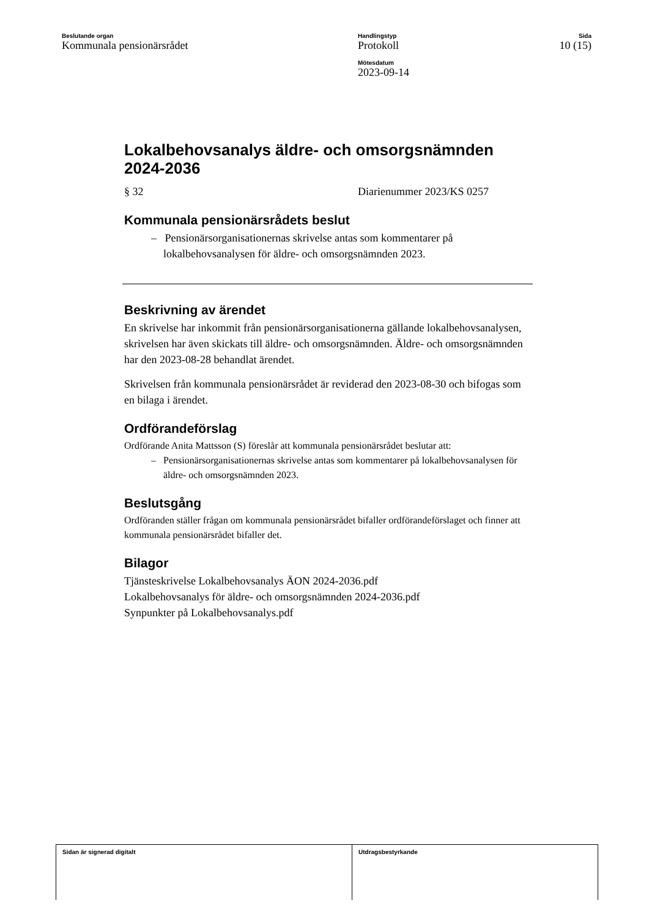Beslutande organ
Kommunala pensionärsrådet
Handlingstyp
Protokoll
Mötesdatum
2023-09-14
Sida
10 (15)
Lokalbehovsanalys äldre- och omsorgsnämnden 2024-2036
§ 32 Diarienummer 2023/KS 0257
Kommunala pensionärsrådets beslut
– Pensionärsorganisationernas skrivelse antas som kommentarer på lokalbehovsanalysen för äldre- och omsorgsnämnden 2023.
Beskrivning av ärendet
En skrivelse har inkommit från pensionärsorganisationerna gällande lokalbehovsanalysen, skrivelsen har även skickats till äldre- och omsorgsnämnden. Äldre- och omsorgsnämnden har den 2023-08-28 behandlat ärendet.
Skrivelsen från kommunala pensionärsrådet är reviderad den 2023-08-30 och bifogas som en bilaga i ärendet.
Ordförandeförslag
Ordförande Anita Mattsson (S) föreslår att kommunala pensionärsrådet beslutar att:
– Pensionärsorganisationernas skrivelse antas som kommentarer på lokalbehovsanalysen för äldre- och omsorgsnämnden 2023.
Beslutsgång
Ordföranden ställer frågan om kommunala pensionärsrådet bifaller ordförandeförslaget och finner att kommunala pensionärsrådet bifaller det.
Bilagor
Tjänsteskrivelse Lokalbehovsanalys ÄON 2024-2036.pdf
Lokalbehovsanalys för äldre- och omsorgsnämnden 2024-2036.pdf
Synpunkter på Lokalbehovsanalys.pdf
Sidan är signerad digitalt Utdragsbestyrkande